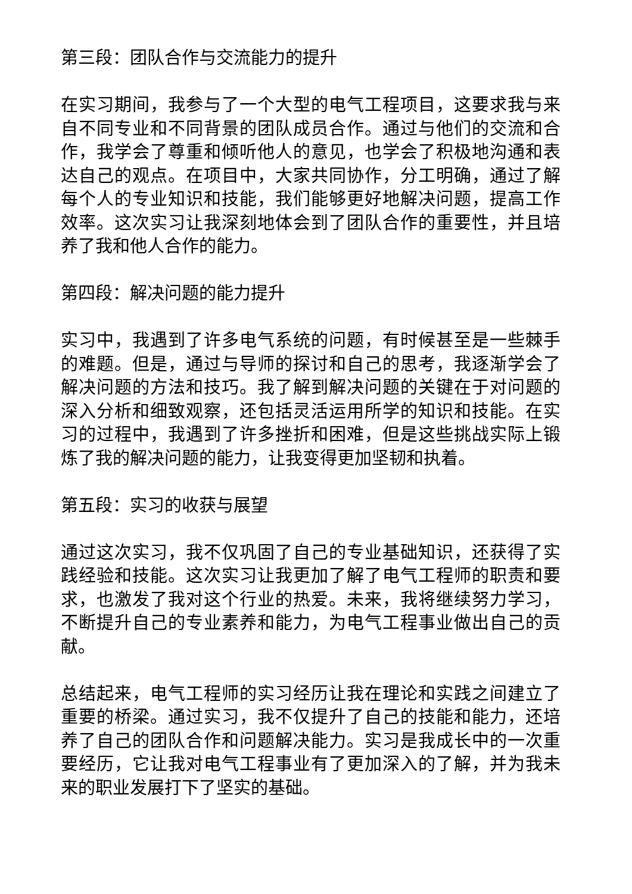第三段：团队合作与交流能力的提升
在实习期间，我参与了一个大型的电气工程项目，这要求我与来自不同专业和不同背景的团队成员合作。通过与他们的交流和合作，我学会了尊重和倾听他人的意见，也学会了积极地沟通和表达自己的观点。在项目中，大家共同协作，分工明确，通过了解每个人的专业知识和技能，我们能够更好地解决问题，提高工作效率。这次实习让我深刻地体会到了团队合作的重要性，并且培养了我和他人合作的能力。
第四段：解决问题的能力提升
实习中，我遇到了许多电气系统的问题，有时候甚至是一些棘手的难题。但是，通过与导师的探讨和自己的思考，我逐渐学会了解决问题的方法和技巧。我了解到解决问题的关键在于对问题的深入分析和细致观察，还包括灵活运用所学的知识和技能。在实习的过程中，我遇到了许多挫折和困难，但是这些挑战实际上锻炼了我的解决问题的能力，让我变得更加坚韧和执着。
第五段：实习的收获与展望
通过这次实习，我不仅巩固了自己的专业基础知识，还获得了实践经验和技能。这次实习让我更加了解了电气工程师的职责和要求，也激发了我对这个行业的热爱。未来，我将继续努力学习，不断提升自己的专业素养和能力，为电气工程事业做出自己的贡献。
总结起来，电气工程师的实习经历让我在理论和实践之间建立了重要的桥梁。通过实习，我不仅提升了自己的技能和能力，还培养了自己的团队合作和问题解决能力。实习是我成长中的一次重要经历，它让我对电气工程事业有了更加深入的了解，并为我未来的职业发展打下了坚实的基础。